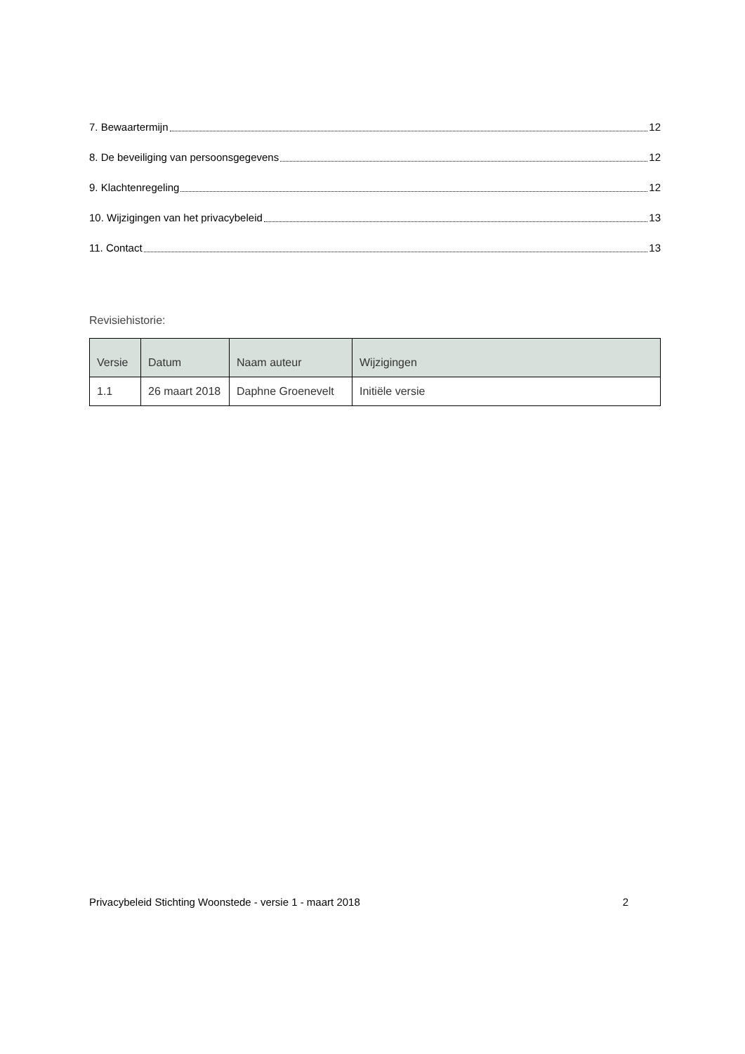7. Bewaartermijn 12
8. De beveiliging van persoonsgegevens 12
9. Klachtenregeling 12
10. Wijzigingen van het privacybeleid 13
11. Contact 13
Revisiehistorie:
| Versie | Datum | Naam auteur | Wijzigingen |
| --- | --- | --- | --- |
| 1.1 | 26 maart 2018 | Daphne Groenevelt | Initiële versie |
Privacybeleid Stichting Woonstede - versie 1 - maart 2018 2